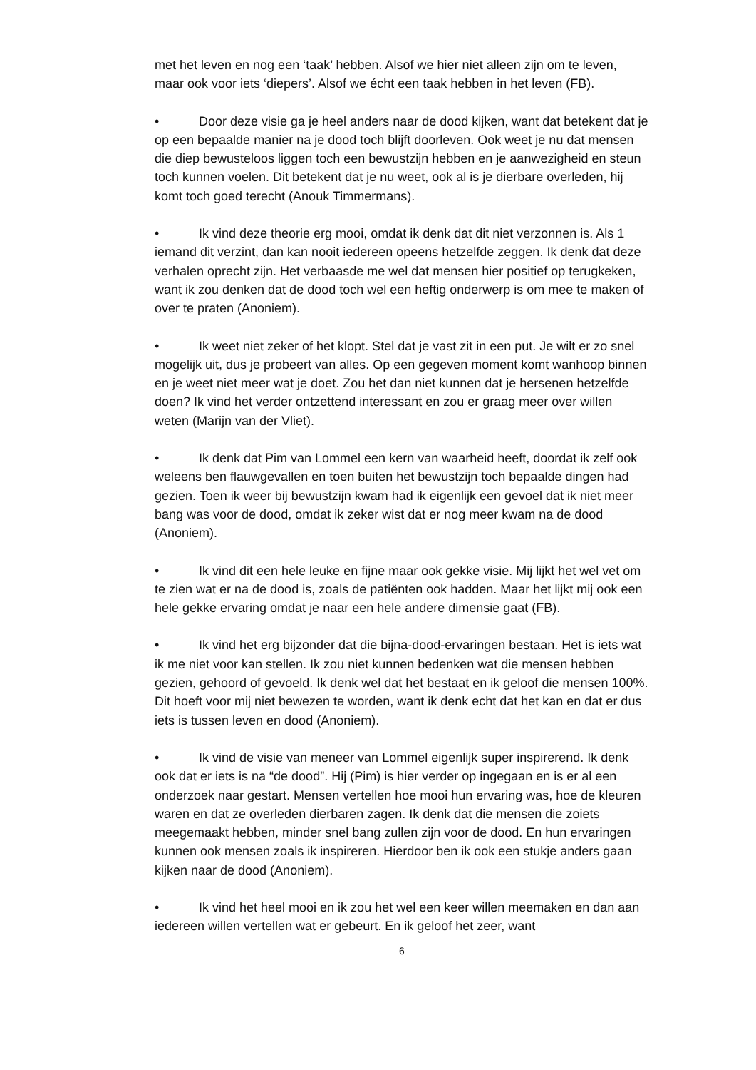met het leven en nog een ‘taak’ hebben. Alsof we hier niet alleen zijn om te leven, maar ook voor iets ‘diepers’. Alsof we écht een taak hebben in het leven (FB).
• Door deze visie ga je heel anders naar de dood kijken, want dat betekent dat je op een bepaalde manier na je dood toch blijft doorleven. Ook weet je nu dat mensen die diep bewusteloos liggen toch een bewustzijn hebben en je aanwezigheid en steun toch kunnen voelen. Dit betekent dat je nu weet, ook al is je dierbare overleden, hij komt toch goed terecht (Anouk Timmermans).
• Ik vind deze theorie erg mooi, omdat ik denk dat dit niet verzonnen is. Als 1 iemand dit verzint, dan kan nooit iedereen opeens hetzelfde zeggen. Ik denk dat deze verhalen oprecht zijn. Het verbaasde me wel dat mensen hier positief op terugkeken, want ik zou denken dat de dood toch wel een heftig onderwerp is om mee te maken of over te praten (Anoniem).
• Ik weet niet zeker of het klopt. Stel dat je vast zit in een put. Je wilt er zo snel mogelijk uit, dus je probeert van alles. Op een gegeven moment komt wanhoop binnen en je weet niet meer wat je doet. Zou het dan niet kunnen dat je hersenen hetzelfde doen? Ik vind het verder ontzettend interessant en zou er graag meer over willen weten (Marijn van der Vliet).
• Ik denk dat Pim van Lommel een kern van waarheid heeft, doordat ik zelf ook weleens ben flauwgevallen en toen buiten het bewustzijn toch bepaalde dingen had gezien. Toen ik weer bij bewustzijn kwam had ik eigenlijk een gevoel dat ik niet meer bang was voor de dood, omdat ik zeker wist dat er nog meer kwam na de dood (Anoniem).
• Ik vind dit een hele leuke en fijne maar ook gekke visie. Mij lijkt het wel vet om te zien wat er na de dood is, zoals de patiënten ook hadden. Maar het lijkt mij ook een hele gekke ervaring omdat je naar een hele andere dimensie gaat (FB).
• Ik vind het erg bijzonder dat die bijna-dood-ervaringen bestaan. Het is iets wat ik me niet voor kan stellen. Ik zou niet kunnen bedenken wat die mensen hebben gezien, gehoord of gevoeld. Ik denk wel dat het bestaat en ik geloof die mensen 100%. Dit hoeft voor mij niet bewezen te worden, want ik denk echt dat het kan en dat er dus iets is tussen leven en dood (Anoniem).
• Ik vind de visie van meneer van Lommel eigenlijk super inspirerend. Ik denk ook dat er iets is na “de dood”. Hij (Pim) is hier verder op ingegaan en is er al een onderzoek naar gestart. Mensen vertellen hoe mooi hun ervaring was, hoe de kleuren waren en dat ze overleden dierbaren zagen. Ik denk dat die mensen die zoiets meegemaakt hebben, minder snel bang zullen zijn voor de dood. En hun ervaringen kunnen ook mensen zoals ik inspireren. Hierdoor ben ik ook een stukje anders gaan kijken naar de dood (Anoniem).
• Ik vind het heel mooi en ik zou het wel een keer willen meemaken en dan aan iedereen willen vertellen wat er gebeurt. En ik geloof het zeer, want
6